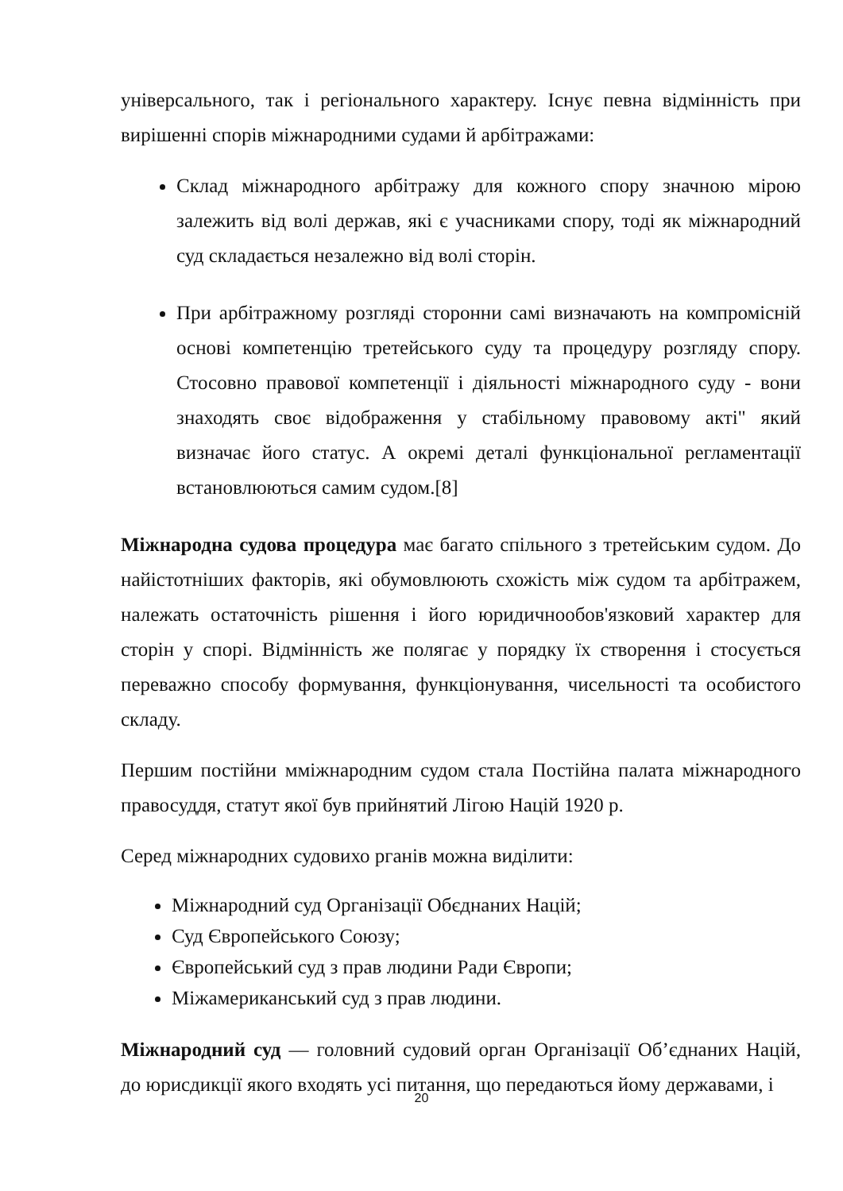універсального, так і регіонального характеру. Існує певна відмінність при вирішенні спорів міжнародними судами й арбітражами:
Склад міжнародного арбітражу для кожного спору значною мірою залежить від волі держав, які є учасниками спору, тоді як міжнародний суд складається незалежно від волі сторін.
При арбітражному розгляді сторонни самі визначають на компромісній основі компетенцію третейського суду та процедуру розгляду спору. Стосовно правової компетенції і діяльності міжнародного суду - вони знаходять своє відображення у стабільному правовому акті" який визначає його статус. А окремі деталі функціональної регламентації встановлюються самим судом.[8]
Міжнародна судова процедура має багато спільного з третейським судом. До найістотніших факторів, які обумовлюють схожість між судом та арбітражем, належать остаточність рішення і його юридичнообов'язковий характер для сторін у спорі. Відмінність же полягає у порядку їх створення і стосується переважно способу формування, функціонування, чисельності та особистого складу.
Першим постійни мміжнародним судом стала Постійна палата міжнародного правосуддя, статут якої був прийнятий Лігою Націй 1920 р.
Серед міжнародних судовихо рганів можна виділити:
Міжнародний суд Організації Обєднаних Націй;
Суд Європейського Союзу;
Європейський суд з прав людини Ради Європи;
Міжамериканський суд з прав людини.
Міжнародний суд — головний судовий орган Організації Об’єднаних Націй, до юрисдикції якого входять усі питання, що передаються йому державами, і
20